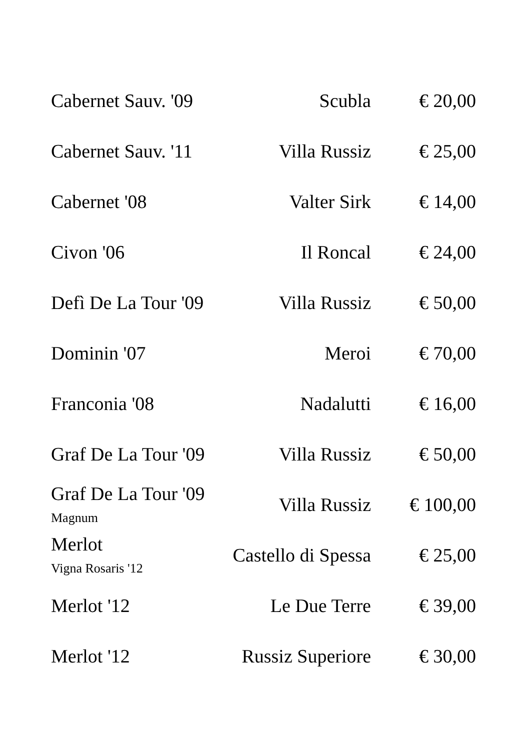| Cabernet Sauv. '09 | Scubla | € 20,00 |
| Cabernet Sauv. '11 | Villa Russiz | € 25,00 |
| Cabernet '08 | Valter Sirk | € 14,00 |
| Civon '06 | Il Roncal | € 24,00 |
| Defì De La Tour '09 | Villa Russiz | € 50,00 |
| Dominin '07 | Meroi | € 70,00 |
| Franconia '08 | Nadalutti | € 16,00 |
| Graf De La Tour '09 | Villa Russiz | € 50,00 |
| Graf De La Tour '09 Magnum | Villa Russiz | € 100,00 |
| Merlot Vigna Rosaris '12 | Castello di Spessa | € 25,00 |
| Merlot '12 | Le Due Terre | € 39,00 |
| Merlot '12 | Russiz Superiore | € 30,00 |